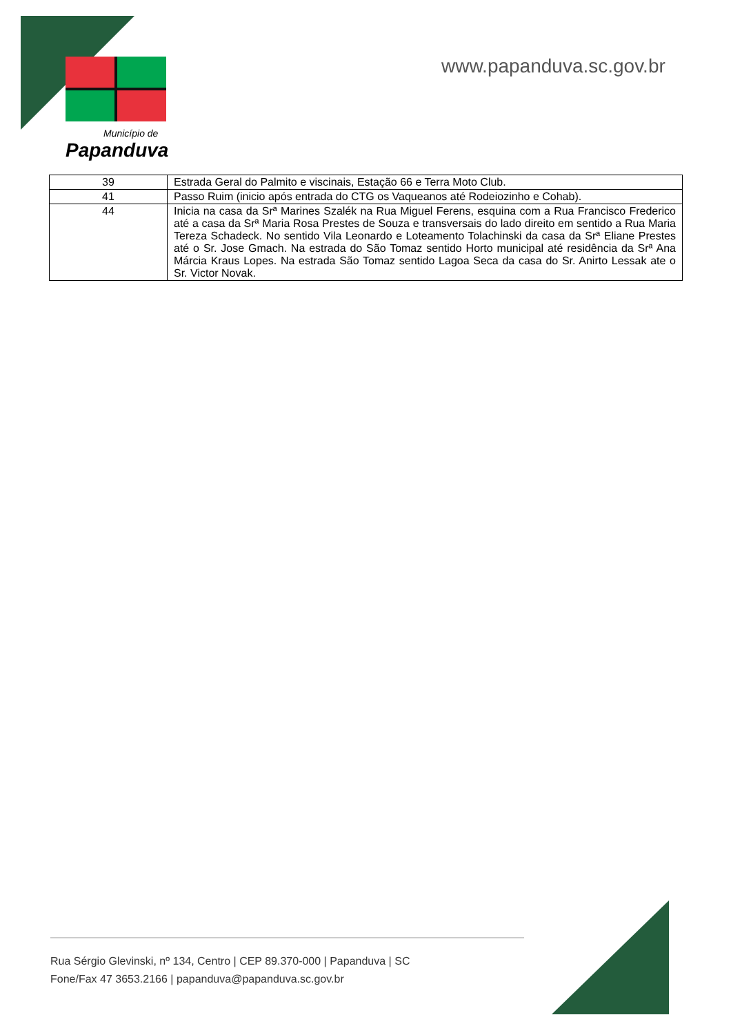Município de
Papanduva
www.papanduva.sc.gov.br
| 39 | Estrada Geral do Palmito e viscinais, Estação 66 e Terra Moto Club. |
| 41 | Passo Ruim (inicio após entrada do CTG os Vaqueanos até Rodeiozinho e Cohab). |
| 44 | Inicia na casa da Srª Marines Szalék na Rua Miguel Ferens, esquina com a Rua Francisco Frederico até a casa da Srª Maria Rosa Prestes de Souza e transversais do lado direito em sentido a Rua Maria Tereza Schadeck. No sentido Vila Leonardo e Loteamento Tolachinski da casa da Srª Eliane Prestes até o Sr. Jose Gmach. Na estrada do São Tomaz sentido Horto municipal até residência da Srª Ana Márcia Kraus Lopes. Na estrada São Tomaz sentido Lagoa Seca da casa do Sr. Anirto Lessak ate o Sr. Victor Novak. |
Rua Sérgio Glevinski, nº 134, Centro | CEP 89.370-000 | Papanduva | SC
Fone/Fax 47 3653.2166 | papanduva@papanduva.sc.gov.br